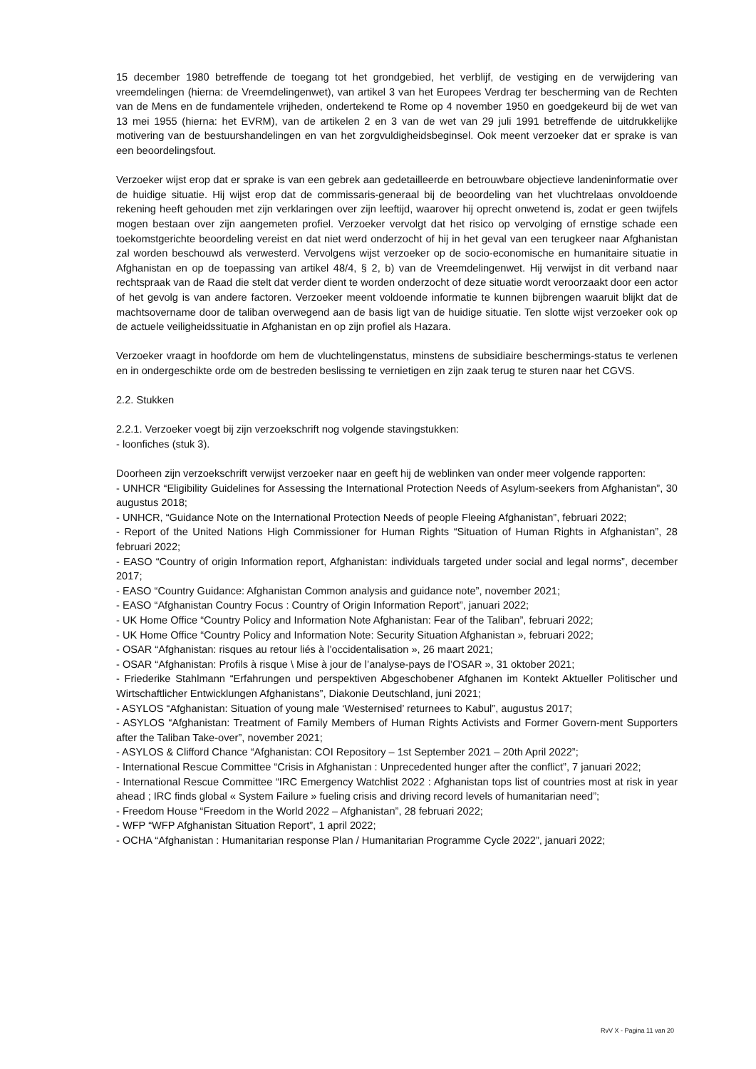15 december 1980 betreffende de toegang tot het grondgebied, het verblijf, de vestiging en de verwijdering van vreemdelingen (hierna: de Vreemdelingenwet), van artikel 3 van het Europees Verdrag ter bescherming van de Rechten van de Mens en de fundamentele vrijheden, ondertekend te Rome op 4 november 1950 en goedgekeurd bij de wet van 13 mei 1955 (hierna: het EVRM), van de artikelen 2 en 3 van de wet van 29 juli 1991 betreffende de uitdrukkelijke motivering van de bestuurshandelingen en van het zorgvuldigheidsbeginsel. Ook meent verzoeker dat er sprake is van een beoordelingsfout.
Verzoeker wijst erop dat er sprake is van een gebrek aan gedetailleerde en betrouwbare objectieve landeninformatie over de huidige situatie. Hij wijst erop dat de commissaris-generaal bij de beoordeling van het vluchtrelaas onvoldoende rekening heeft gehouden met zijn verklaringen over zijn leeftijd, waarover hij oprecht onwetend is, zodat er geen twijfels mogen bestaan over zijn aangemeten profiel. Verzoeker vervolgt dat het risico op vervolging of ernstige schade een toekomstgerichte beoordeling vereist en dat niet werd onderzocht of hij in het geval van een terugkeer naar Afghanistan zal worden beschouwd als verwesterd. Vervolgens wijst verzoeker op de socio-economische en humanitaire situatie in Afghanistan en op de toepassing van artikel 48/4, § 2, b) van de Vreemdelingenwet. Hij verwijst in dit verband naar rechtspraak van de Raad die stelt dat verder dient te worden onderzocht of deze situatie wordt veroorzaakt door een actor of het gevolg is van andere factoren. Verzoeker meent voldoende informatie te kunnen bijbrengen waaruit blijkt dat de machtsovername door de taliban overwegend aan de basis ligt van de huidige situatie. Ten slotte wijst verzoeker ook op de actuele veiligheidssituatie in Afghanistan en op zijn profiel als Hazara.
Verzoeker vraagt in hoofdorde om hem de vluchtelingenstatus, minstens de subsidiaire beschermings-status te verlenen en in ondergeschikte orde om de bestreden beslissing te vernietigen en zijn zaak terug te sturen naar het CGVS.
2.2. Stukken
2.2.1. Verzoeker voegt bij zijn verzoekschrift nog volgende stavingstukken:
- loonfiches (stuk 3).
Doorheen zijn verzoekschrift verwijst verzoeker naar en geeft hij de weblinken van onder meer volgende rapporten:
- UNHCR “Eligibility Guidelines for Assessing the International Protection Needs of Asylum-seekers from Afghanistan”, 30 augustus 2018;
- UNHCR, “Guidance Note on the International Protection Needs of people Fleeing Afghanistan”, februari 2022;
- Report of the United Nations High Commissioner for Human Rights “Situation of Human Rights in Afghanistan”, 28 februari 2022;
- EASO “Country of origin Information report, Afghanistan: individuals targeted under social and legal norms”, december 2017;
- EASO “Country Guidance: Afghanistan Common analysis and guidance note”, november 2021;
- EASO “Afghanistan Country Focus : Country of Origin Information Report”, januari 2022;
- UK Home Office “Country Policy and Information Note Afghanistan: Fear of the Taliban”, februari 2022;
- UK Home Office “Country Policy and Information Note: Security Situation Afghanistan », februari 2022;
- OSAR “Afghanistan: risques au retour liés à l’occidentalisation », 26 maart 2021;
- OSAR “Afghanistan: Profils à risque \ Mise à jour de l’analyse-pays de l’OSAR », 31 oktober 2021;
- Friederike Stahlmann “Erfahrungen und perspektiven Abgeschobener Afghanen im Kontekt Aktueller Politischer und Wirtschaftlicher Entwicklungen Afghanistans”, Diakonie Deutschland, juni 2021;
- ASYLOS “Afghanistan: Situation of young male ‘Westernised’ returnees to Kabul”, augustus 2017;
- ASYLOS “Afghanistan: Treatment of Family Members of Human Rights Activists and Former Govern-ment Supporters after the Taliban Take-over”, november 2021;
- ASYLOS & Clifford Chance “Afghanistan: COI Repository – 1st September 2021 – 20th April 2022”;
- International Rescue Committee “Crisis in Afghanistan : Unprecedented hunger after the conflict”, 7 januari 2022;
- International Rescue Committee “IRC Emergency Watchlist 2022 : Afghanistan tops list of countries most at risk in year ahead ; IRC finds global « System Failure » fueling crisis and driving record levels of humanitarian need”;
- Freedom House “Freedom in the World 2022 – Afghanistan”, 28 februari 2022;
- WFP “WFP Afghanistan Situation Report”, 1 april 2022;
- OCHA “Afghanistan : Humanitarian response Plan / Humanitarian Programme Cycle 2022”, januari 2022;
RvV X - Pagina 11 van 20